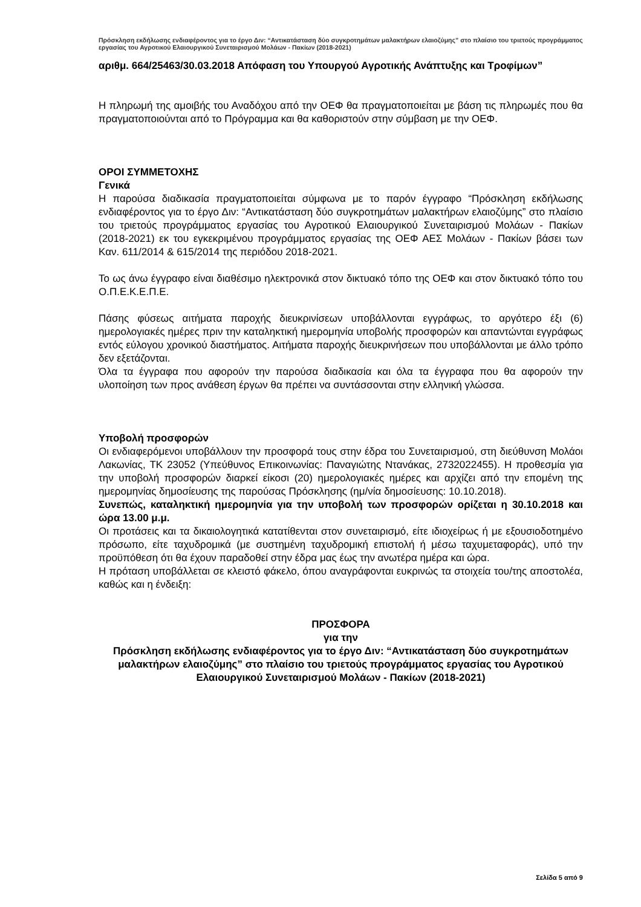Πρόσκληση εκδήλωσης ενδιαφέροντος για το έργο Διν: “Αντικατάσταση δύο συγκροτημάτων μαλακτήρων ελαιοζύμης” στο πλαίσιο του τριετούς προγράμματος εργασίας του Αγροτικού Ελαιουργικού Συνεταιρισμού Μολάων - Πακίων (2018-2021)
αριθμ. 664/25463/30.03.2018 Απόφαση του Υπουργού Αγροτικής Ανάπτυξης και Τροφίμων”
Η πληρωμή της αμοιβής του Αναδόχου από την ΟΕΦ θα πραγματοποιείται με βάση τις πληρωμές που θα πραγματοποιούνται από το Πρόγραμμα και θα καθοριστούν στην σύμβαση με την ΟΕΦ.
ΟΡΟΙ ΣΥΜΜΕΤΟΧΗΣ
Γενικά
Η παρούσα διαδικασία πραγματοποιείται σύμφωνα με το παρόν έγγραφο “Πρόσκληση εκδήλωσης ενδιαφέροντος για το έργο Διν: “Αντικατάσταση δύο συγκροτημάτων μαλακτήρων ελαιοζύμης” στο πλαίσιο του τριετούς προγράμματος εργασίας του Αγροτικού Ελαιουργικού Συνεταιρισμού Μολάων - Πακίων (2018-2021) εκ του εγκεκριμένου προγράμματος εργασίας της ΟΕΦ ΑΕΣ Μολάων - Πακίων βάσει των Καν. 611/2014 & 615/2014 της περιόδου 2018-2021.
Το ως άνω έγγραφο είναι διαθέσιμο ηλεκτρονικά στον δικτυακό τόπο της ΟΕΦ και στον δικτυακό τόπο του Ο.Π.Ε.Κ.Ε.Π.Ε.
Πάσης φύσεως αιτήματα παροχής διευκρινίσεων υποβάλλονται εγγράφως, το αργότερο έξι (6) ημερολογιακές ημέρες πριν την καταληκτική ημερομηνία υποβολής προσφορών και απαντώνται εγγράφως εντός εύλογου χρονικού διαστήματος. Αιτήματα παροχής διευκρινήσεων που υποβάλλονται με άλλο τρόπο δεν εξετάζονται.
Όλα τα έγγραφα που αφορούν την παρούσα διαδικασία και όλα τα έγγραφα που θα αφορούν την υλοποίηση των προς ανάθεση έργων θα πρέπει να συντάσσονται στην ελληνική γλώσσα.
Υποβολή προσφορών
Οι ενδιαφερόμενοι υποβάλλουν την προσφορά τους στην έδρα του Συνεταιρισμού, στη διεύθυνση Μολάοι Λακωνίας, ΤΚ 23052 (Υπεύθυνος Επικοινωνίας: Παναγιώτης Ντανάκας, 2732022455). Η προθεσμία για την υποβολή προσφορών διαρκεί είκοσι (20) ημερολογιακές ημέρες και αρχίζει από την επομένη της ημερομηνίας δημοσίευσης της παρούσας Πρόσκλησης (ημ/νία δημοσίευσης: 10.10.2018).
Συνεπώς, καταληκτική ημερομηνία για την υποβολή των προσφορών ορίζεται η 30.10.2018 και ώρα 13.00 μ.μ.
Οι προτάσεις και τα δικαιολογητικά κατατίθενται στον συνεταιρισμό, είτε ιδιοχείρως ή με εξουσιοδοτημένο πρόσωπο, είτε ταχυδρομικά (με συστημένη ταχυδρομική επιστολή ή μέσω ταχυμεταφοράς), υπό την προϋπόθεση ότι θα έχουν παραδοθεί στην έδρα μας έως την ανωτέρα ημέρα και ώρα.
Η πρόταση υποβάλλεται σε κλειστό φάκελο, όπου αναγράφονται ευκρινώς τα στοιχεία του/της αποστολέα, καθώς και η ένδειξη:
ΠΡΟΣΦΟΡΑ
για την
Πρόσκληση εκδήλωσης ενδιαφέροντος για το έργο Διν: “Αντικατάσταση δύο συγκροτημάτων μαλακτήρων ελαιοζύμης” στο πλαίσιο του τριετούς προγράμματος εργασίας του Αγροτικού Ελαιουργικού Συνεταιρισμού Μολάων - Πακίων (2018-2021)
Σελίδα 5 από 9